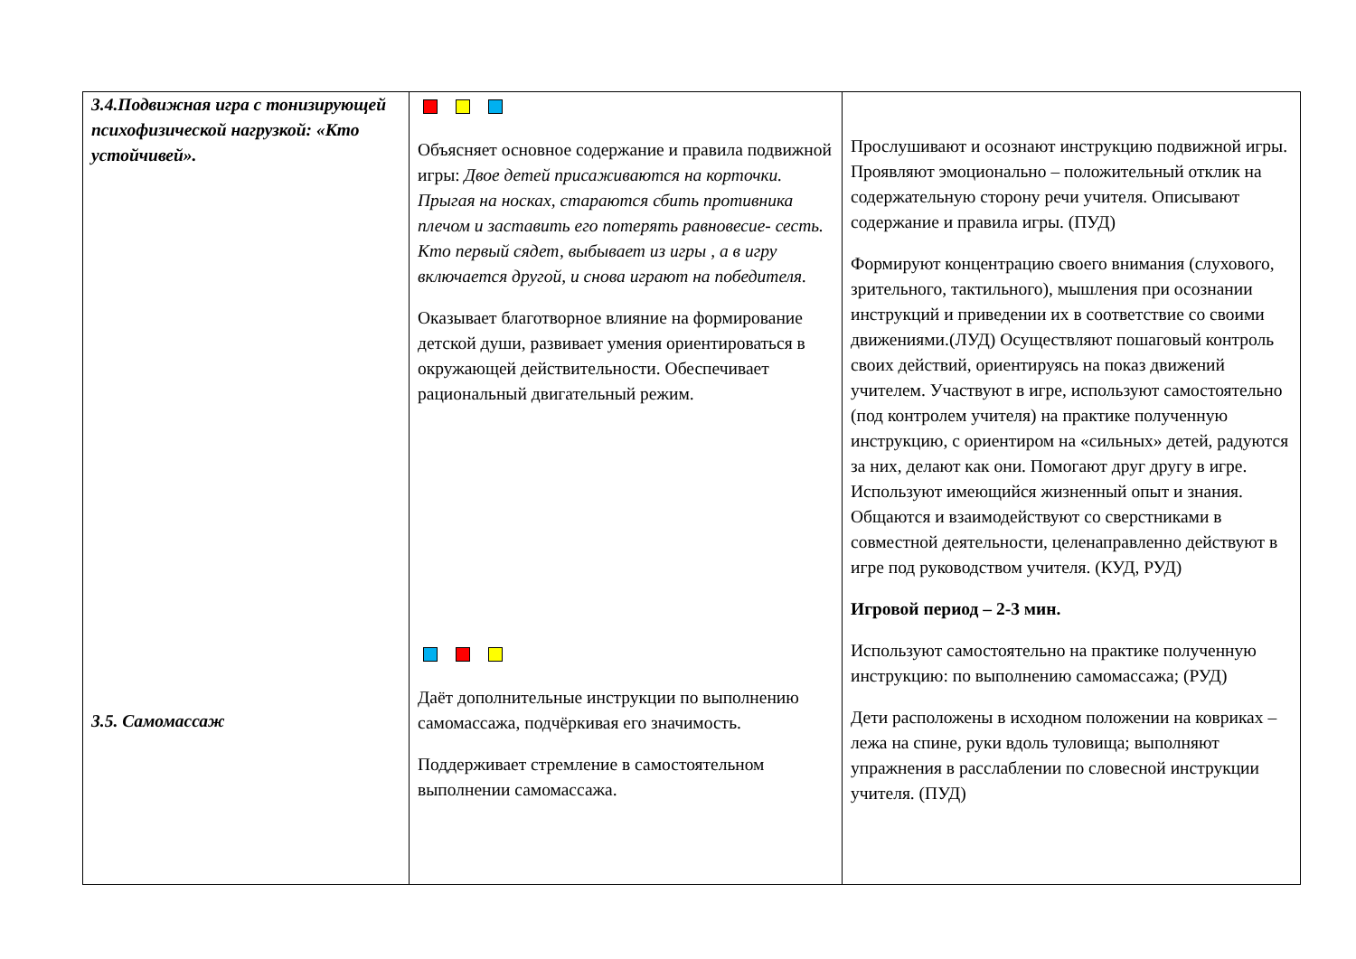| 3.4.Подвижная игра с тонизирующей психофизической нагрузкой: «Кто устойчивей». 3.5. Самомассаж | Объясняет основное содержание и правила подвижной игры: Двое детей присаживаются на корточки. Прыгая на носках, стараются сбить противника плечом и заставить его потерять равновесие- сесть. Кто первый сядет, выбывает из игры , а в игру включается другой, и снова играют на победителя. Оказывает благотворное влияние на формирование детской души, развивает умения ориентироваться в окружающей действительности. Обеспечивает рациональный двигательный режим. Даёт дополнительные инструкции по выполнению самомассажа, подчёркивая его значимость. Поддерживает стремление в самостоятельном выполнении самомассажа. | Прослушивают и осознают инструкцию подвижной игры. Проявляют эмоционально – положительный отклик на содержательную сторону речи учителя. Описывают содержание и правила игры. (ПУД) Формируют концентрацию своего внимания (слухового, зрительного, тактильного), мышления при осознании инструкций и приведении их в соответствие со своими движениями.(ЛУД) Осуществляют пошаговый контроль своих действий, ориентируясь на показ движений учителем. Участвуют в игре, используют самостоятельно (под контролем учителя) на практике полученную инструкцию, с ориентиром на «сильных» детей, радуются за них, делают как они. Помогают друг другу в игре. Используют имеющийся жизненный опыт и знания. Общаются и взаимодействуют со сверстниками в совместной деятельности, целенаправленно действуют в игре под руководством учителя. (КУД, РУД) Игровой период – 2-3 мин. Используют самостоятельно на практике полученную инструкцию: по выполнению самомассажа; (РУД) Дети расположены в исходном положении на ковриках – лежа на спине, руки вдоль туловища; выполняют упражнения в расслаблении по словесной инструкции учителя. (ПУД) |